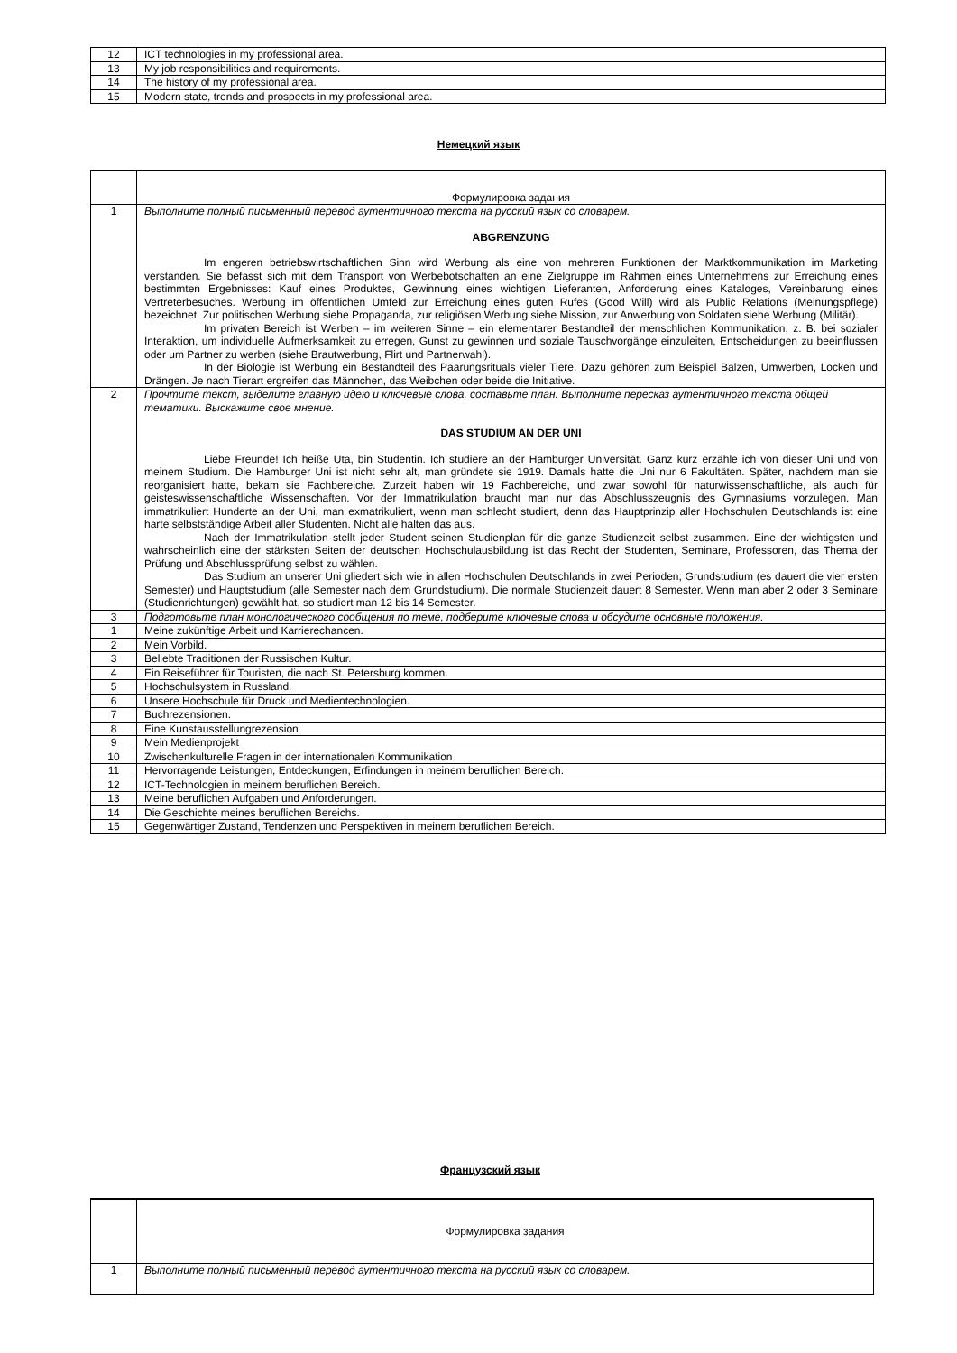| 12 | ICT technologies in my professional area. |
| 13 | My job responsibilities and requirements. |
| 14 | The history of my professional area. |
| 15 | Modern state, trends and prospects in my professional area. |
Немецкий язык
| | Формулировка задания |
| 1 | Выполните полный письменный перевод аутентичного текста на русский язык со словарем. ABGRENZUNG Im engeren betriebswirtschaftlichen Sinn wird Werbung als eine von mehreren Funktionen der Marktkommunikation im Marketing verstanden. Sie befasst sich mit dem Transport von Werbebotschaften an eine Zielgruppe im Rahmen eines Unternehmens zur Erreichung eines bestimmten Ergebnisses: Kauf eines Produktes, Gewinnung eines wichtigen Lieferanten, Anforderung eines Kataloges, Vereinbarung eines Vertreterbesuches. Werbung im öffentlichen Umfeld zur Erreichung eines guten Rufes (Good Will) wird als Public Relations (Meinungspflege) bezeichnet. Zur politischen Werbung siehe Propaganda, zur religiösen Werbung siehe Mission, zur Anwerbung von Soldaten siehe Werbung (Militär). Im privaten Bereich ist Werben – im weiteren Sinne – ein elementarer Bestandteil der menschlichen Kommunikation, z. B. bei sozialer Interaktion, um individuelle Aufmerksamkeit zu erregen, Gunst zu gewinnen und soziale Tauschvorgänge einzuleiten, Entscheidungen zu beeinflussen oder um Partner zu werben (siehe Brautwerbung, Flirt und Partnerwahl). In der Biologie ist Werbung ein Bestandteil des Paarungsrituals vieler Tiere. Dazu gehören zum Beispiel Balzen, Umwerben, Locken und Drängen. Je nach Tierart ergreifen das Männchen, das Weibchen oder beide die Initiative. |
| 2 | Прочтите текст, выделите главную идею и ключевые слова, составьте план. Выполните пересказ аутентичного текста общей тематики. Выскажите свое мнение. DAS STUDIUM AN DER UNI Liebe Freunde! Ich heiße Uta, bin Studentin. Ich studiere an der Hamburger Universität. Ganz kurz erzähle ich von dieser Uni und von meinem Studium. Die Hamburger Uni ist nicht sehr alt, man gründete sie 1919. Damals hatte die Uni nur 6 Fakultäten. Später, nachdem man sie reorganisiert hatte, bekam sie Fachbereiche. Zurzeit haben wir 19 Fachbereiche, und zwar sowohl für naturwissenschaftliche, als auch für geisteswissenschaftliche Wissenschaften. Vor der Immatrikulation braucht man nur das Abschlusszeugnis des Gymnasiums vorzulegen. Man immatrikuliert Hunderte an der Uni, man exmatrikuliert, wenn man schlecht studiert, denn das Hauptprinzip aller Hochschulen Deutschlands ist eine harte selbstständige Arbeit aller Studenten. Nicht alle halten das aus. Nach der Immatrikulation stellt jeder Student seinen Studienplan für die ganze Studienzeit selbst zusammen. Eine der wichtigsten und wahrscheinlich eine der stärksten Seiten der deutschen Hochschulausbildung ist das Recht der Studenten, Seminare, Professoren, das Thema der Prüfung und Abschlussprüfung selbst zu wählen. Das Studium an unserer Uni gliedert sich wie in allen Hochschulen Deutschlands in zwei Perioden; Grundstudium (es dauert die vier ersten Semester) und Hauptstudium (alle Semester nach dem Grundstudium). Die normale Studienzeit dauert 8 Semester. Wenn man aber 2 oder 3 Seminare (Studienrichtungen) gewählt hat, so studiert man 12 bis 14 Semester. |
| 3 | Подготовьте план монологического сообщения по теме, подберите ключевые слова и обсудите основные положения. |
| 1 | Meine zukünftige Arbeit und Karrierechancen. |
| 2 | Mein Vorbild. |
| 3 | Beliebte Traditionen der Russischen Kultur. |
| 4 | Ein Reiseführer für Touristen, die nach St. Petersburg kommen. |
| 5 | Hochschulsystem in Russland. |
| 6 | Unsere Hochschule für Druck und Medientechnologien. |
| 7 | Buchrezensionen. |
| 8 | Eine Kunstausstellungrezension |
| 9 | Mein Medienprojekt |
| 10 | Zwischenkulturelle Fragen in der internationalen Kommunikation |
| 11 | Hervorragende Leistungen, Entdeckungen, Erfindungen in meinem beruflichen Bereich. |
| 12 | ICT-Technologien in meinem beruflichen Bereich. |
| 13 | Meine beruflichen Aufgaben und Anforderungen. |
| 14 | Die Geschichte meines beruflichen Bereichs. |
| 15 | Gegenwärtiger Zustand, Tendenzen und Perspektiven in meinem beruflichen Bereich. |
Французский язык
| | Формулировка задания |
| 1 | Выполните полный письменный перевод аутентичного текста на русский язык со словарем. |